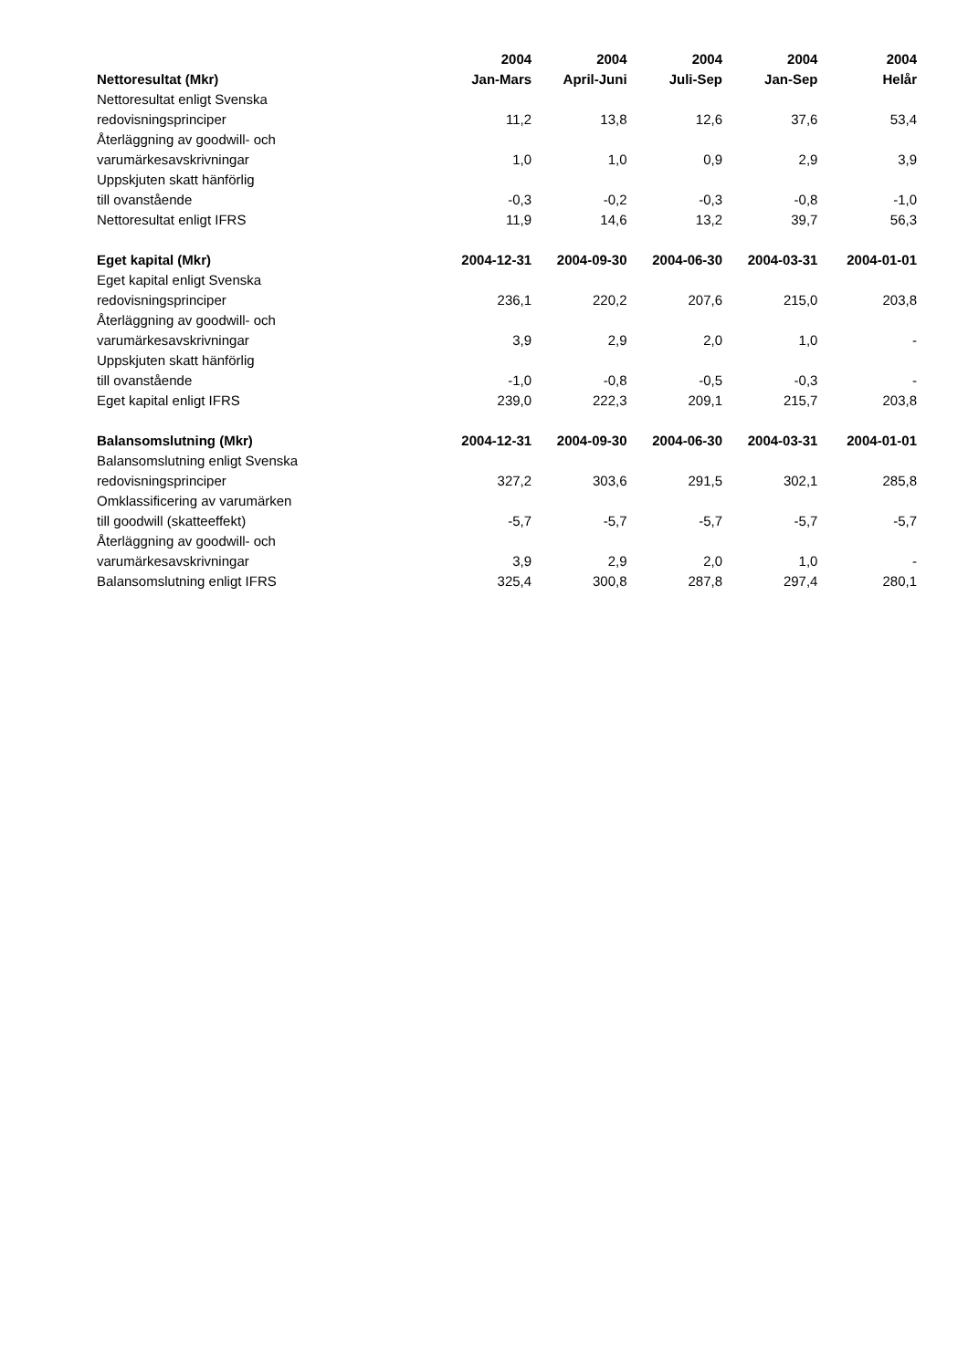| Nettoresultat (Mkr) | 2004 Jan-Mars | 2004 April-Juni | 2004 Juli-Sep | 2004 Jan-Sep | 2004 Helår |
| --- | --- | --- | --- | --- | --- |
| Nettoresultat enligt Svenska redovisningsprinciper | 11,2 | 13,8 | 12,6 | 37,6 | 53,4 |
| Återläggning av goodwill- och varumärkesavskrivningar | 1,0 | 1,0 | 0,9 | 2,9 | 3,9 |
| Uppskjuten skatt hänförlig till ovanstående | -0,3 | -0,2 | -0,3 | -0,8 | -1,0 |
| Nettoresultat enligt IFRS | 11,9 | 14,6 | 13,2 | 39,7 | 56,3 |
| Eget kapital (Mkr) | 2004-12-31 | 2004-09-30 | 2004-06-30 | 2004-03-31 | 2004-01-01 |
| Eget kapital enligt Svenska redovisningsprinciper | 236,1 | 220,2 | 207,6 | 215,0 | 203,8 |
| Återläggning av goodwill- och varumärkesavskrivningar | 3,9 | 2,9 | 2,0 | 1,0 | - |
| Uppskjuten skatt hänförlig till ovanstående | -1,0 | -0,8 | -0,5 | -0,3 | - |
| Eget kapital enligt IFRS | 239,0 | 222,3 | 209,1 | 215,7 | 203,8 |
| Balansomslutning (Mkr) | 2004-12-31 | 2004-09-30 | 2004-06-30 | 2004-03-31 | 2004-01-01 |
| Balansomslutning enligt Svenska redovisningsprinciper | 327,2 | 303,6 | 291,5 | 302,1 | 285,8 |
| Omklassificering av varumärken till goodwill (skatteeffekt) | -5,7 | -5,7 | -5,7 | -5,7 | -5,7 |
| Återläggning av goodwill- och varumärkesavskrivningar | 3,9 | 2,9 | 2,0 | 1,0 | - |
| Balansomslutning enligt IFRS | 325,4 | 300,8 | 287,8 | 297,4 | 280,1 |